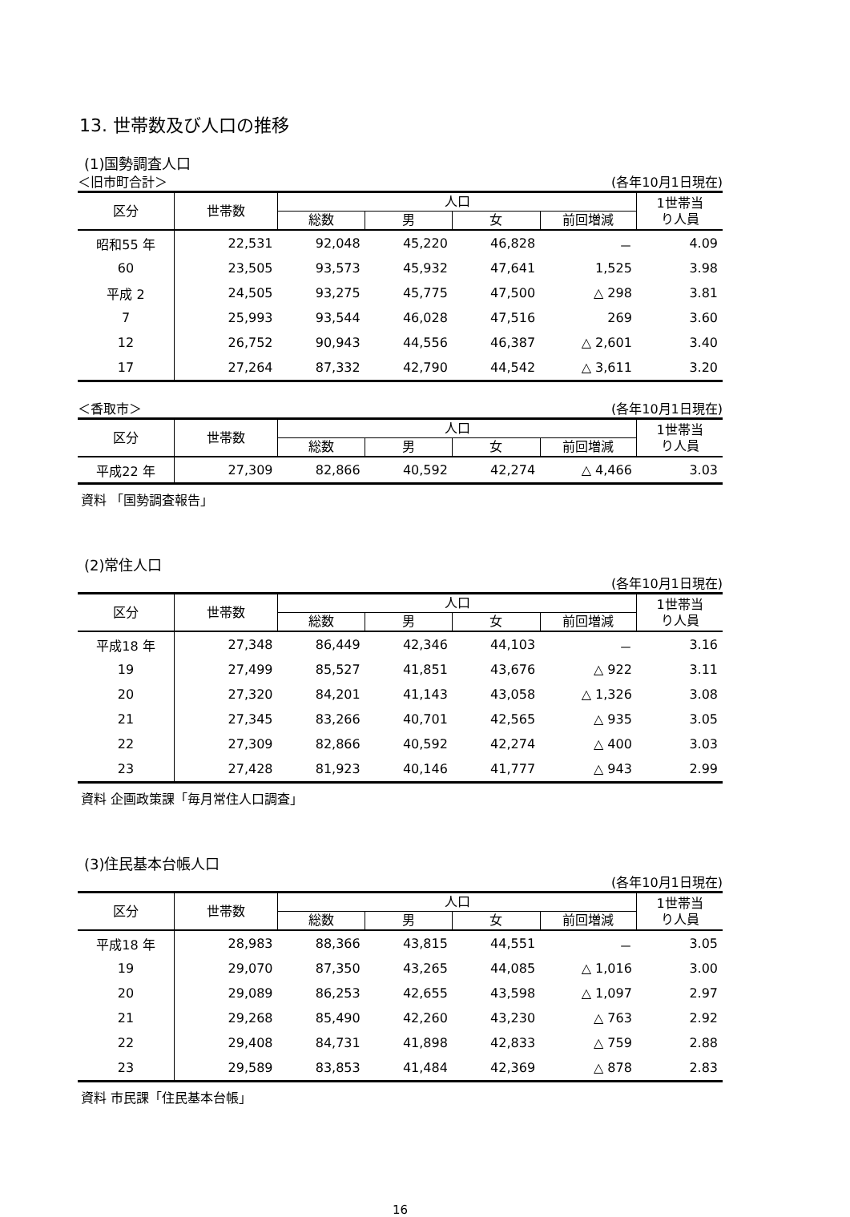13. 世帯数及び人口の推移
(1)国勢調査人口
＜旧市町合計＞ (各年10月1日現在)
| 区分 | 世帯数 | 人口 | | | | 1世帯当 り人員 |
| --- | --- | --- | --- | --- | --- | --- |
| | | 総数 | 男 | 女 | 前回増減 | |
| 昭和55 年 | 22,531 | 92,048 | 45,220 | 46,828 | － | 4.09 |
| 60 | 23,505 | 93,573 | 45,932 | 47,641 | 1,525 | 3.98 |
| 平成 2 | 24,505 | 93,275 | 45,775 | 47,500 | △ 298 | 3.81 |
| 7 | 25,993 | 93,544 | 46,028 | 47,516 | 269 | 3.60 |
| 12 | 26,752 | 90,943 | 44,556 | 46,387 | △ 2,601 | 3.40 |
| 17 | 27,264 | 87,332 | 42,790 | 44,542 | △ 3,611 | 3.20 |
＜香取市＞ (各年10月1日現在)
| 区分 | 世帯数 | 人口 | | | | 1世帯当 り人員 |
| --- | --- | --- | --- | --- | --- | --- |
| | | 総数 | 男 | 女 | 前回増減 | |
| 平成22 年 | 27,309 | 82,866 | 40,592 | 42,274 | △ 4,466 | 3.03 |
資料 「国勢調査報告」
(2)常住人口
(各年10月1日現在)
| 区分 | 世帯数 | 人口 | | | | 1世帯当 り人員 |
| --- | --- | --- | --- | --- | --- | --- |
| | | 総数 | 男 | 女 | 前回増減 | |
| 平成18 年 | 27,348 | 86,449 | 42,346 | 44,103 | － | 3.16 |
| 19 | 27,499 | 85,527 | 41,851 | 43,676 | △ 922 | 3.11 |
| 20 | 27,320 | 84,201 | 41,143 | 43,058 | △ 1,326 | 3.08 |
| 21 | 27,345 | 83,266 | 40,701 | 42,565 | △ 935 | 3.05 |
| 22 | 27,309 | 82,866 | 40,592 | 42,274 | △ 400 | 3.03 |
| 23 | 27,428 | 81,923 | 40,146 | 41,777 | △ 943 | 2.99 |
資料 企画政策課「毎月常住人口調査」
(3)住民基本台帳人口
(各年10月1日現在)
| 区分 | 世帯数 | 人口 | | | | 1世帯当 り人員 |
| --- | --- | --- | --- | --- | --- | --- |
| | | 総数 | 男 | 女 | 前回増減 | |
| 平成18 年 | 28,983 | 88,366 | 43,815 | 44,551 | － | 3.05 |
| 19 | 29,070 | 87,350 | 43,265 | 44,085 | △ 1,016 | 3.00 |
| 20 | 29,089 | 86,253 | 42,655 | 43,598 | △ 1,097 | 2.97 |
| 21 | 29,268 | 85,490 | 42,260 | 43,230 | △ 763 | 2.92 |
| 22 | 29,408 | 84,731 | 41,898 | 42,833 | △ 759 | 2.88 |
| 23 | 29,589 | 83,853 | 41,484 | 42,369 | △ 878 | 2.83 |
資料 市民課「住民基本台帳」
16